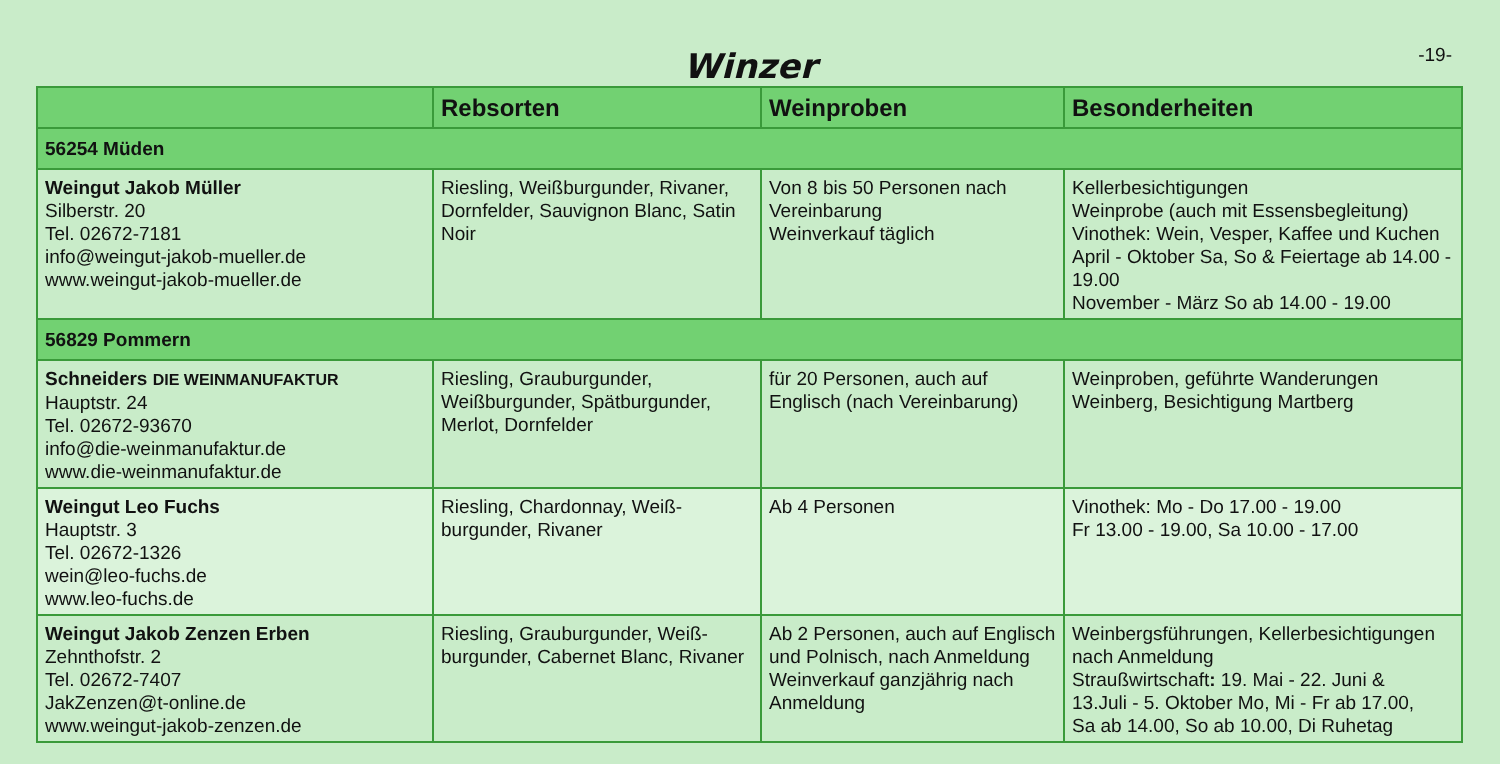Winzer
-19-
| | Rebsorten | Weinproben | Besonderheiten |
| --- | --- | --- | --- |
| 56254 Müden | | | |
| Weingut Jakob Müller Silberstr. 20 Tel. 02672-7181 info@weingut-jakob-mueller.de www.weingut-jakob-mueller.de | Riesling, Weißburgunder, Rivaner, Dornfelder, Sauvignon Blanc, Satin Noir | Von 8 bis 50 Personen nach Vereinbarung Weinverkauf täglich | Kellerbesichtigungen Weinprobe (auch mit Essensbegleitung) Vinothek: Wein, Vesper, Kaffee und Kuchen April - Oktober Sa, So & Feiertage ab 14.00 - 19.00 November - März So ab 14.00 - 19.00 |
| 56829 Pommern | | | |
| Schneiders DIE WEINMANUFAKTUR Hauptstr. 24 Tel. 02672-93670 info@die-weinmanufaktur.de www.die-weinmanufaktur.de | Riesling, Grauburgunder, Weißburgunder, Spätburgunder, Merlot, Dornfelder | für 20 Personen, auch auf Englisch (nach Vereinbarung) | Weinproben, geführte Wanderungen Weinberg, Besichtigung Martberg |
| Weingut Leo Fuchs Hauptstr. 3 Tel. 02672-1326 wein@leo-fuchs.de www.leo-fuchs.de | Riesling, Chardonnay, Weiß-burgunder, Rivaner | Ab 4 Personen | Vinothek: Mo - Do 17.00 - 19.00 Fr 13.00 - 19.00, Sa 10.00 - 17.00 |
| Weingut Jakob Zenzen Erben Zehnthofstr. 2 Tel. 02672-7407 JakZenzen@t-online.de www.weingut-jakob-zenzen.de | Riesling, Grauburgunder, Weiß-burgunder, Cabernet Blanc, Rivaner | Ab 2 Personen, auch auf Englisch und Polnisch, nach Anmeldung Weinverkauf ganzjährig nach Anmeldung | Weinbergsführungen, Kellerbesichtigungen nach Anmeldung Straußwirtschaft : 19. Mai - 22. Juni & 13.Juli - 5. Oktober Mo, Mi - Fr ab 17.00, Sa ab 14.00, So ab 10.00, Di Ruhetag |